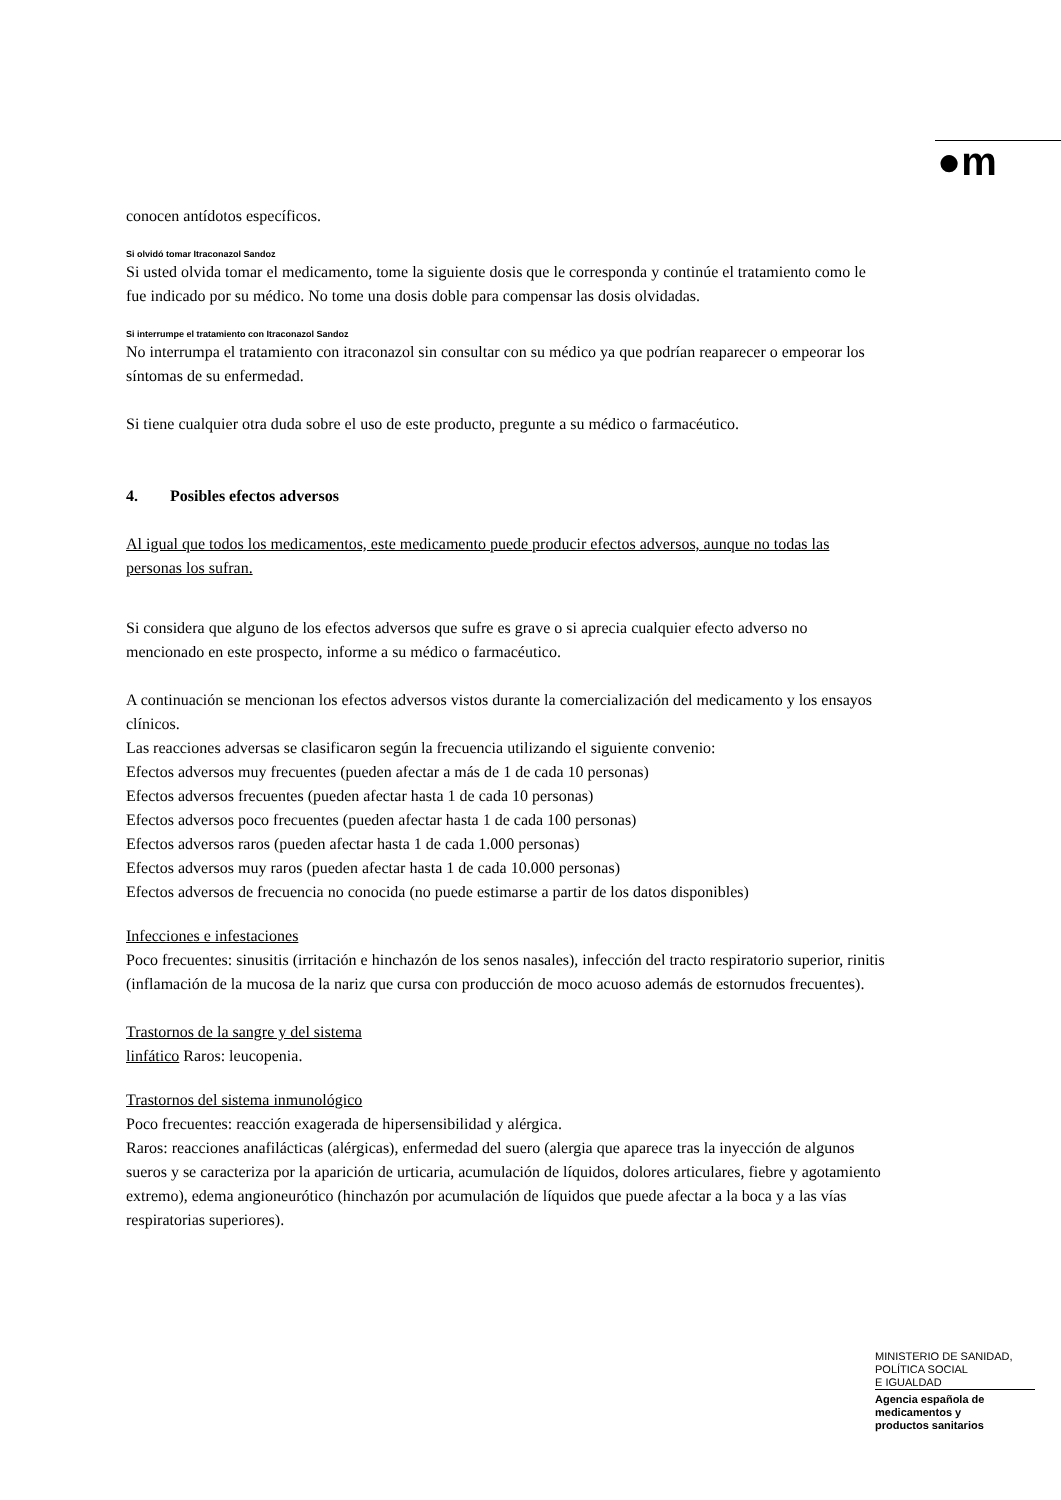●m
conocen antídotos específicos.
Si olvidó tomar Itraconazol Sandoz
Si usted olvida tomar el medicamento, tome la siguiente dosis que le corresponda y continúe el tratamiento como le fue indicado por su médico. No tome una dosis doble para compensar las dosis olvidadas.
Si interrumpe el tratamiento con Itraconazol Sandoz
No interrumpa el tratamiento con itraconazol sin consultar con su médico ya que podrían reaparecer o empeorar los síntomas de su enfermedad.
Si tiene cualquier otra duda sobre el uso de este producto, pregunte a su médico o farmacéutico.
4. Posibles efectos adversos
Al igual que todos los medicamentos, este medicamento puede producir efectos adversos, aunque no todas las personas los sufran.
Si considera que alguno de los efectos adversos que sufre es grave o si aprecia cualquier efecto adverso no mencionado en este prospecto, informe a su médico o farmacéutico.
A continuación se mencionan los efectos adversos vistos durante la comercialización del medicamento y los ensayos clínicos.
Las reacciones adversas se clasificaron según la frecuencia utilizando el siguiente convenio:
Efectos adversos muy frecuentes (pueden afectar a más de 1 de cada 10 personas)
Efectos adversos frecuentes (pueden afectar hasta 1 de cada 10 personas)
Efectos adversos poco frecuentes (pueden afectar hasta 1 de cada 100 personas)
Efectos adversos raros (pueden afectar hasta 1 de cada 1.000 personas)
Efectos adversos muy raros (pueden afectar hasta 1 de cada 10.000 personas)
Efectos adversos de frecuencia no conocida (no puede estimarse a partir de los datos disponibles)
Infecciones e infestaciones
Poco frecuentes: sinusitis (irritación e hinchazón de los senos nasales), infección del tracto respiratorio superior, rinitis (inflamación de la mucosa de la nariz que cursa con producción de moco acuoso además de estornudos frecuentes).
Trastornos de la sangre y del sistema
linfático Raros: leucopenia.
Trastornos del sistema inmunológico
Poco frecuentes: reacción exagerada de hipersensibilidad y alérgica.
Raros: reacciones anafilácticas (alérgicas), enfermedad del suero (alergia que aparece tras la inyección de algunos sueros y se caracteriza por la aparición de urticaria, acumulación de líquidos, dolores articulares, fiebre y agotamiento extremo), edema angioneurótico (hinchazón por acumulación de líquidos que puede afectar a la boca y a las vías respiratorias superiores).
MINISTERIO DE SANIDAD,
POLÍTICA SOCIAL
E IGUALDAD
Agencia española de
medicamentos y
productos sanitarios